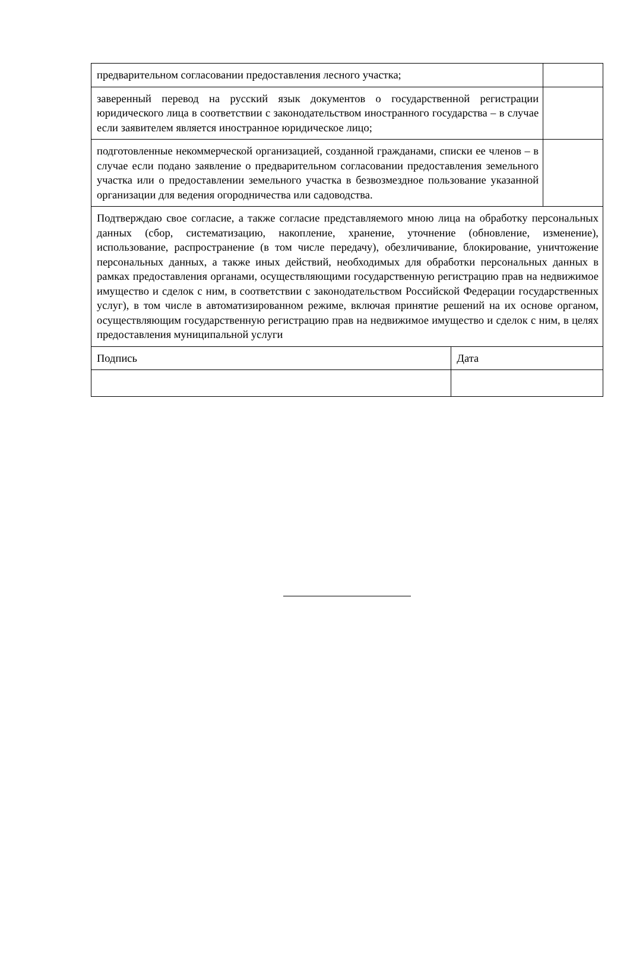| предварительном согласовании предоставления лесного участка; | | |
| заверенный перевод на русский язык документов о государственной регистрации юридического лица в соответствии с законодательством иностранного государства – в случае если заявителем является иностранное юридическое лицо; | | |
| подготовленные некоммерческой организацией, созданной гражданами, списки ее членов – в случае если подано заявление о предварительном согласовании предоставления земельного участка или о предоставлении земельного участка в безвозмездное пользование указанной организации для ведения огородничества или садоводства. | | |
| Подтверждаю свое согласие, а также согласие представляемого мною лица на обработку персональных данных (сбор, систематизацию, накопление, хранение, уточнение (обновление, изменение), использование, распространение (в том числе передачу), обезличивание, блокирование, уничтожение персональных данных, а также иных действий, необходимых для обработки персональных данных в рамках предоставления органами, осуществляющими государственную регистрацию прав на недвижимое имущество и сделок с ним, в соответствии с законодательством Российской Федерации государственных услуг), в том числе в автоматизированном режиме, включая принятие решений на их основе органом, осуществляющим государственную регистрацию прав на недвижимое имущество и сделок с ним, в целях предоставления муниципальной услуги | | |
| Подпись | Дата | |